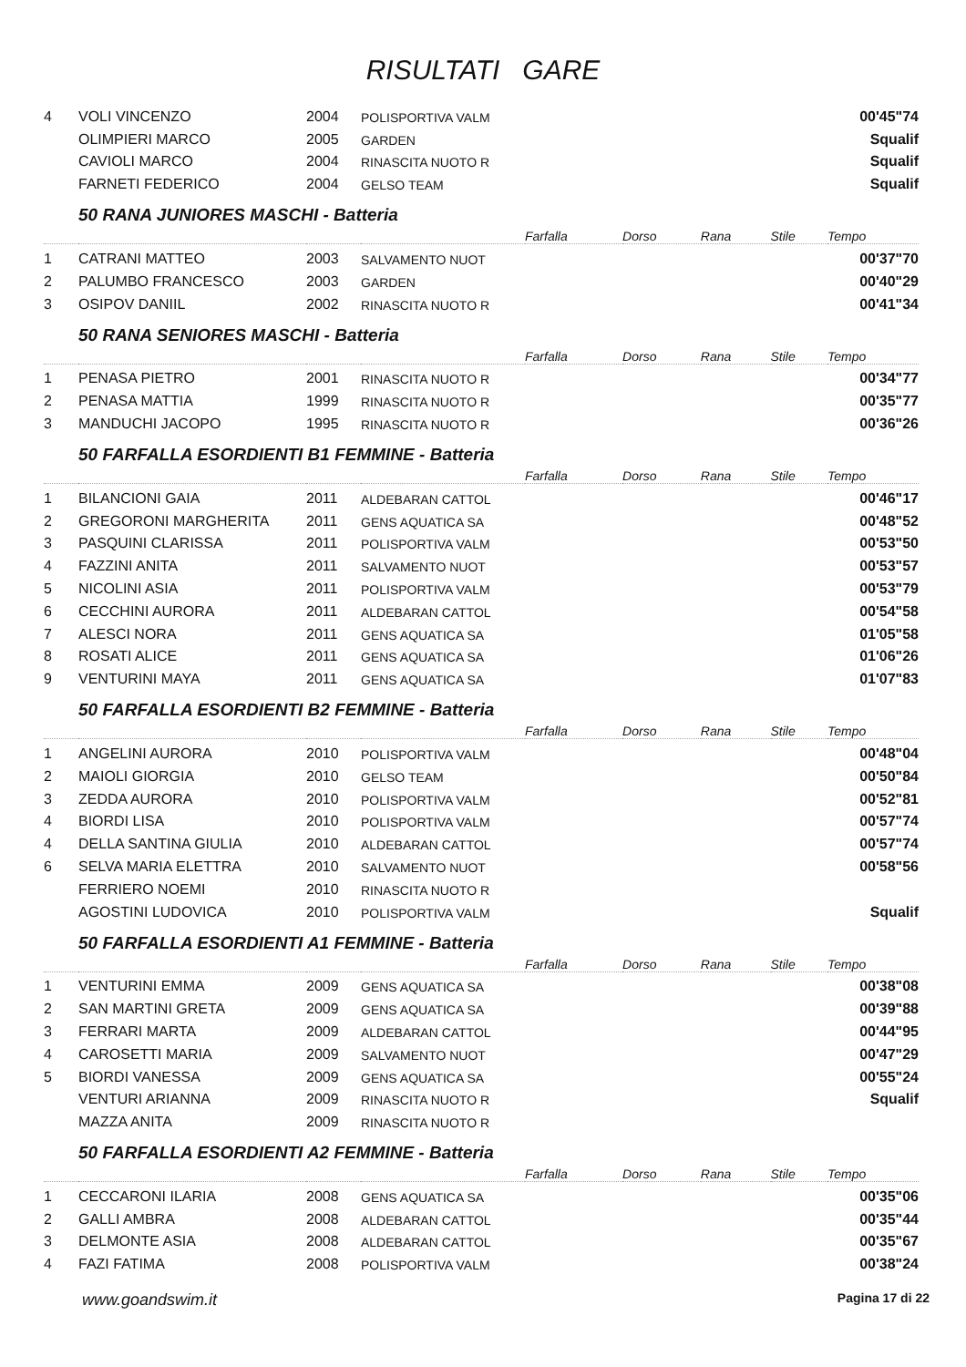RISULTATI GARE
| 4 | VOLI VINCENZO | 2004 | POLISPORTIVA VALM | | | | | 00'45"74 |
| | OLIMPIERI MARCO | 2005 | GARDEN | | | | | Squalif |
| | CAVIOLI MARCO | 2004 | RINASCITA NUOTO R | | | | | Squalif |
| | FARNETI FEDERICO | 2004 | GELSO TEAM | | | | | Squalif |
| | 50 RANA JUNIORES MASCHI - Batteria | | | | | | | |
| | | | | Farfalla | Dorso | Rana | Stile | Tempo |
| 1 | CATRANI MATTEO | 2003 | SALVAMENTO NUOT | | | | | 00'37"70 |
| 2 | PALUMBO FRANCESCO | 2003 | GARDEN | | | | | 00'40"29 |
| 3 | OSIPOV DANIIL | 2002 | RINASCITA NUOTO R | | | | | 00'41"34 |
| | 50 RANA SENIORES MASCHI - Batteria | | | | | | | |
| | | | | Farfalla | Dorso | Rana | Stile | Tempo |
| 1 | PENASA PIETRO | 2001 | RINASCITA NUOTO R | | | | | 00'34"77 |
| 2 | PENASA MATTIA | 1999 | RINASCITA NUOTO R | | | | | 00'35"77 |
| 3 | MANDUCHI JACOPO | 1995 | RINASCITA NUOTO R | | | | | 00'36"26 |
| | 50 FARFALLA ESORDIENTI B1 FEMMINE - Batteria | | | | | | | |
| | | | | Farfalla | Dorso | Rana | Stile | Tempo |
| 1 | BILANCIONI GAIA | 2011 | ALDEBARAN CATTOL | | | | | 00'46"17 |
| 2 | GREGORONI MARGHERITA | 2011 | GENS AQUATICA SA | | | | | 00'48"52 |
| 3 | PASQUINI CLARISSA | 2011 | POLISPORTIVA VALM | | | | | 00'53"50 |
| 4 | FAZZINI ANITA | 2011 | SALVAMENTO NUOT | | | | | 00'53"57 |
| 5 | NICOLINI ASIA | 2011 | POLISPORTIVA VALM | | | | | 00'53"79 |
| 6 | CECCHINI AURORA | 2011 | ALDEBARAN CATTOL | | | | | 00'54"58 |
| 7 | ALESCI NORA | 2011 | GENS AQUATICA SA | | | | | 01'05"58 |
| 8 | ROSATI ALICE | 2011 | GENS AQUATICA SA | | | | | 01'06"26 |
| 9 | VENTURINI MAYA | 2011 | GENS AQUATICA SA | | | | | 01'07"83 |
| | 50 FARFALLA ESORDIENTI B2 FEMMINE - Batteria | | | | | | | |
| | | | | Farfalla | Dorso | Rana | Stile | Tempo |
| 1 | ANGELINI AURORA | 2010 | POLISPORTIVA VALM | | | | | 00'48"04 |
| 2 | MAIOLI GIORGIA | 2010 | GELSO TEAM | | | | | 00'50"84 |
| 3 | ZEDDA AURORA | 2010 | POLISPORTIVA VALM | | | | | 00'52"81 |
| 4 | BIORDI LISA | 2010 | POLISPORTIVA VALM | | | | | 00'57"74 |
| 4 | DELLA SANTINA GIULIA | 2010 | ALDEBARAN CATTOL | | | | | 00'57"74 |
| 6 | SELVA MARIA ELETTRA | 2010 | SALVAMENTO NUOT | | | | | 00'58"56 |
| | FERRIERO NOEMI | 2010 | RINASCITA NUOTO R | | | | | |
| | AGOSTINI LUDOVICA | 2010 | POLISPORTIVA VALM | | | | | Squalif |
| | 50 FARFALLA ESORDIENTI A1 FEMMINE - Batteria | | | | | | | |
| | | | | Farfalla | Dorso | Rana | Stile | Tempo |
| 1 | VENTURINI EMMA | 2009 | GENS AQUATICA SA | | | | | 00'38"08 |
| 2 | SAN MARTINI GRETA | 2009 | GENS AQUATICA SA | | | | | 00'39"88 |
| 3 | FERRARI MARTA | 2009 | ALDEBARAN CATTOL | | | | | 00'44"95 |
| 4 | CAROSETTI MARIA | 2009 | SALVAMENTO NUOT | | | | | 00'47"29 |
| 5 | BIORDI VANESSA | 2009 | GENS AQUATICA SA | | | | | 00'55"24 |
| | VENTURI ARIANNA | 2009 | RINASCITA NUOTO R | | | | | Squalif |
| | MAZZA ANITA | 2009 | RINASCITA NUOTO R | | | | | |
| | 50 FARFALLA ESORDIENTI A2 FEMMINE - Batteria | | | | | | | |
| | | | | Farfalla | Dorso | Rana | Stile | Tempo |
| 1 | CECCARONI ILARIA | 2008 | GENS AQUATICA SA | | | | | 00'35"06 |
| 2 | GALLI AMBRA | 2008 | ALDEBARAN CATTOL | | | | | 00'35"44 |
| 3 | DELMONTE ASIA | 2008 | ALDEBARAN CATTOL | | | | | 00'35"67 |
| 4 | FAZI FATIMA | 2008 | POLISPORTIVA VALM | | | | | 00'38"24 |
www.goandswim.it Pagina 17 di 22